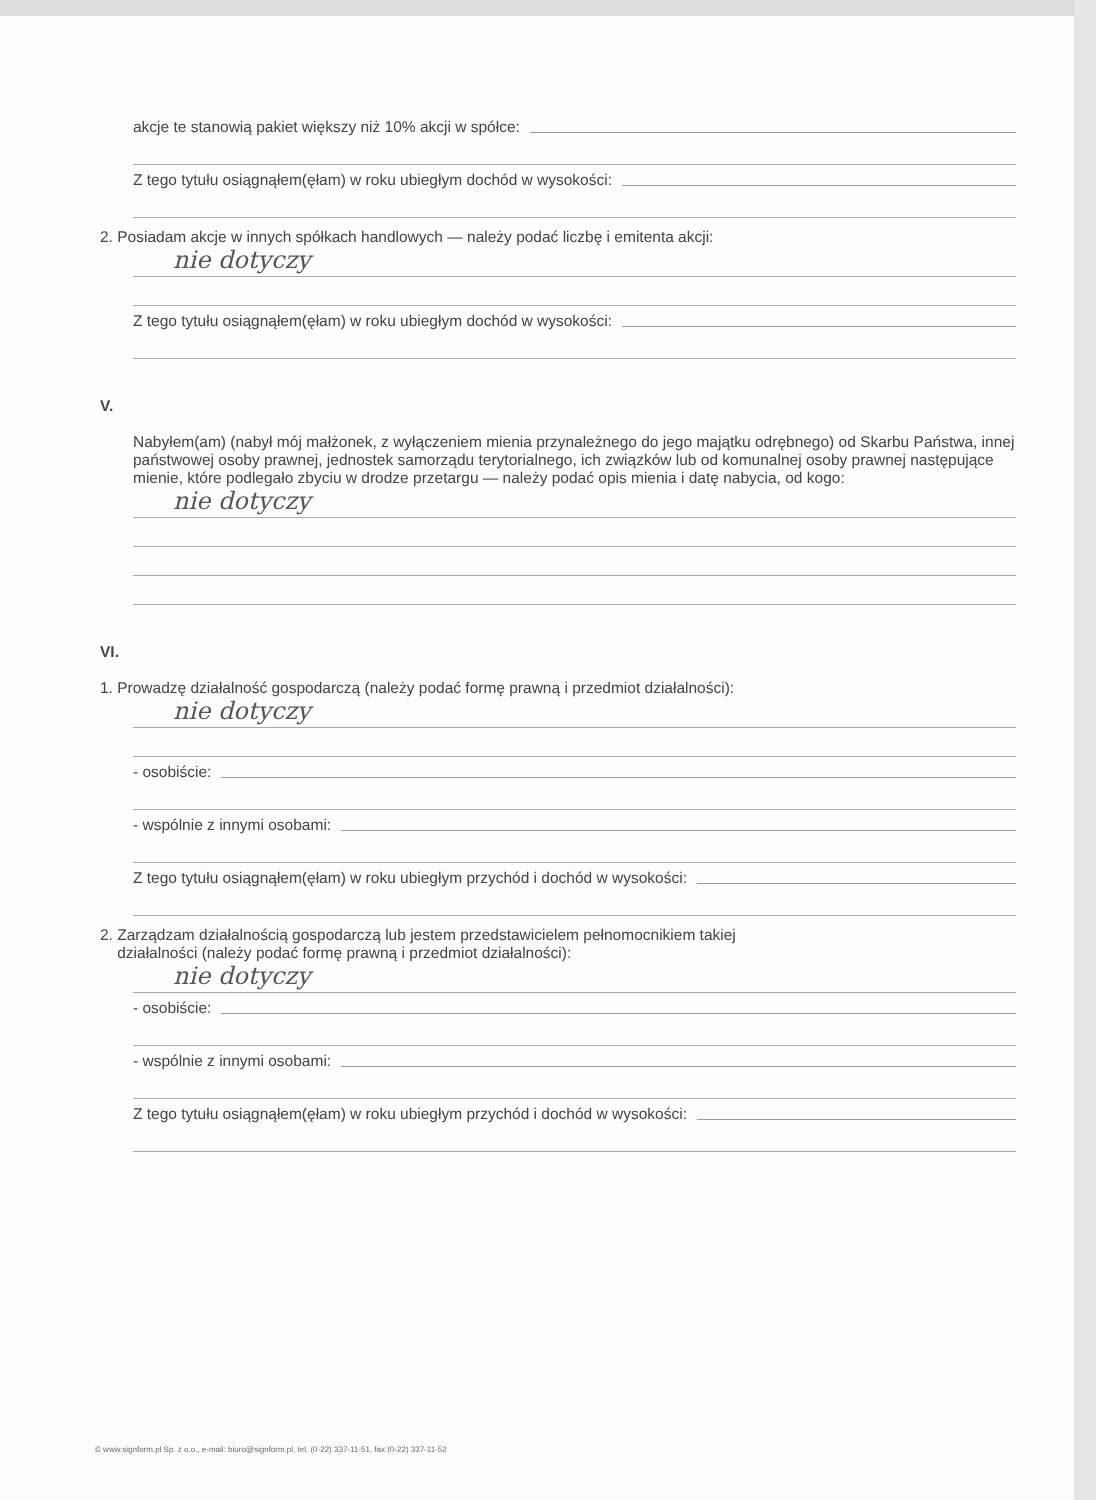akcje te stanowią pakiet większy niż 10% akcji w spółce:
Z tego tytułu osiągnąłem(ęłam) w roku ubiegłym dochód w wysokości:
2. Posiadam akcje w innych spółkach handlowych — należy podać liczbę i emitenta akcji:
nie dotyczy
Z tego tytułu osiągnąłem(ęłam) w roku ubiegłym dochód w wysokości:
V.
Nabyłem(am) (nabył mój małżonek, z wyłączeniem mienia przynależnego do jego majątku odrębnego) od Skarbu Państwa, innej państwowej osoby prawnej, jednostek samorządu terytorialnego, ich związków lub od komunalnej osoby prawnej następujące mienie, które podlegało zbyciu w drodze przetargu — należy podać opis mienia i datę nabycia, od kogo:
nie dotyczy
VI.
1. Prowadzę działalność gospodarczą (należy podać formę prawną i przedmiot działalności):
nie dotyczy
- osobiście:
- wspólnie z innymi osobami:
Z tego tytułu osiągnąłem(ęłam) w roku ubiegłym przychód i dochód w wysokości:
2. Zarządzam działalnością gospodarczą lub jestem przedstawicielem pełnomocnikiem takiej
działalności (należy podać formę prawną i przedmiot działalności):
nie dotyczy
- osobiście:
- wspólnie z innymi osobami:
Z tego tytułu osiągnąłem(ęłam) w roku ubiegłym przychód i dochód w wysokości:
© www.signform.pl Sp. z o.o., e-mail: biuro@signform.pl, tel. (0-22) 337-11-51, fax (0-22) 337-11-52